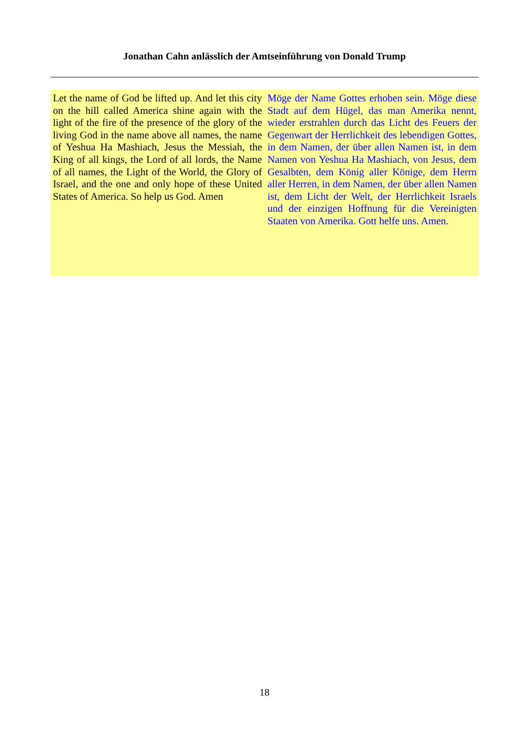Jonathan Cahn anlässlich der Amtseinführung von Donald Trump
Let the name of God be lifted up. And let this city on the hill called America shine again with the light of the fire of the presence of the glory of the living God in the name above all names, the name of Yeshua Ha Mashiach, Jesus the Messiah, the King of all kings, the Lord of all lords, the Name of all names, the Light of the World, the Glory of Israel, and the one and only hope of these United States of America. So help us God. Amen
Möge der Name Gottes erhoben sein. Möge diese Stadt auf dem Hügel, das man Amerika nennt, wieder erstrahlen durch das Licht des Feuers der Gegenwart der Herrlichkeit des lebendigen Gottes, in dem Namen, der über allen Namen ist, in dem Namen von Yeshua Ha Mashiach, von Jesus, dem Gesalbten, dem König aller Könige, dem Herrn aller Herren, in dem Namen, der über allen Namen ist, dem Licht der Welt, der Herrlichkeit Israels und der einzigen Hoffnung für die Vereinigten Staaten von Amerika. Gott helfe uns. Amen.
18